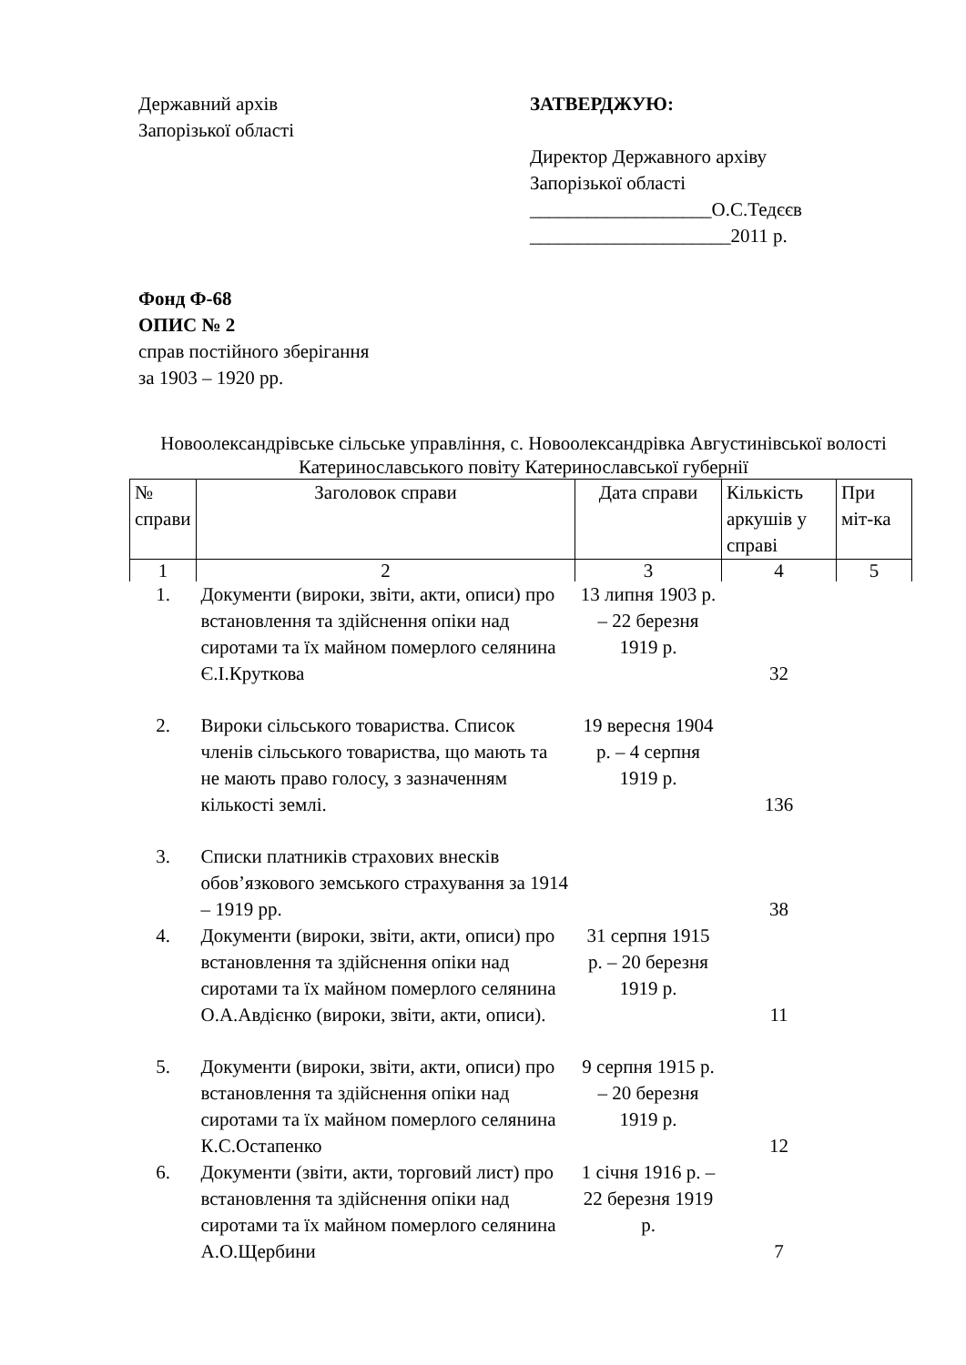Державний архів
Запорізької області
ЗАТВЕРДЖУЮ:
Директор Державного архіву
Запорізької області
___________________О.С.Тедєєв
_____________________2011 р.
Фонд Ф-68
ОПИС № 2
справ постійного зберігання
за 1903 – 1920 рр.
Новоолександрівське сільське управління, с. Новоолександрівка Августинівської волості Катеринославського повіту Катеринославської губернії
| № справи | Заголовок справи | Дата справи | Кількість аркушів у справі | При міт-ка |
| --- | --- | --- | --- | --- |
| 1 | 2 | 3 | 4 | 5 |
| 1. | Документи (вироки, звіти, акти, описи) про встановлення та здійснення опіки над сиротами та їх майном померлого селянина Є.І.Круткова | 13 липня 1903 р. – 22 березня 1919 р. | 32 | |
| 2. | Вироки сільського товариства. Список членів сільського товариства, що мають та не мають право голосу, з зазначенням кількості землі. | 19 вересня 1904 р. – 4 серпня 1919 р. | 136 | |
| 3. | Списки платників страхових внесків обов’язкового земського страхування за 1914 – 1919 рр. | | 38 | |
| 4. | Документи (вироки, звіти, акти, описи) про встановлення та здійснення опіки над сиротами та їх майном померлого селянина О.А.Авдієнко (вироки, звіти, акти, описи). | 31 серпня 1915 р. – 20 березня 1919 р. | 11 | |
| 5. | Документи (вироки, звіти, акти, описи) про встановлення та здійснення опіки над сиротами та їх майном померлого селянина К.С.Остапенко | 9 серпня 1915 р. – 20 березня 1919 р. | 12 | |
| 6. | Документи (звіти, акти, торговий лист) про встановлення та здійснення опіки над сиротами та їх майном померлого селянина А.О.Щербини | 1 січня 1916 р. – 22 березня 1919 р. | 7 | |